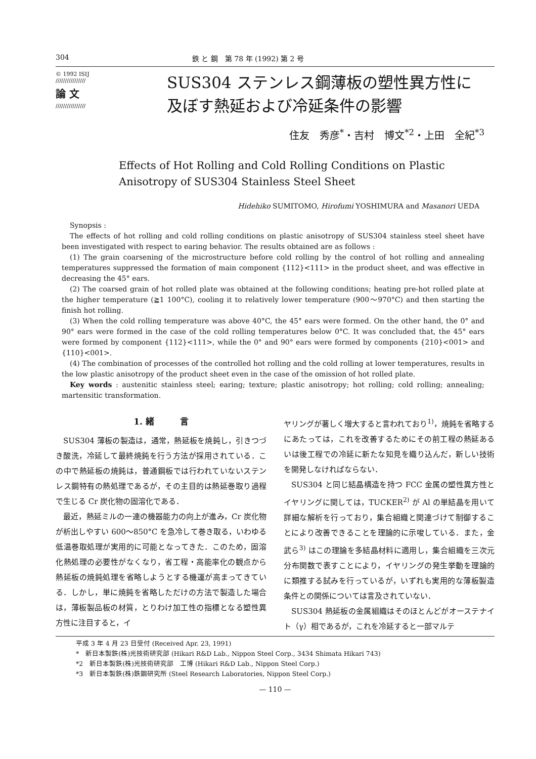304 鉄 と 鋼　第 78 年 (1992) 第 2 号
© 1992 ISIJ
////////////////
論 文
////////////////
SUS304 ステンレス鋼薄板の塑性異方性に
及ぼす熱延および冷延条件の影響
住友　秀彦<sup>*</sup>・吉村　博文<sup>*2</sup>・上田　全紀<sup>*3</sup>
Effects of Hot Rolling and Cold Rolling Conditions on Plastic
Anisotropy of SUS304 Stainless Steel Sheet
Hidehiko SUMITOMO, Hirofumi YOSHIMURA and Masanori UEDA
Synopsis :
The effects of hot rolling and cold rolling conditions on plastic anisotropy of SUS304 stainless steel sheet have been investigated with respect to earing behavior. The results obtained are as follows :
(1) The grain coarsening of the microstructure before cold rolling by the control of hot rolling and annealing temperatures suppressed the formation of main component {112}<111> in the product sheet, and was effective in decreasing the 45° ears.
(2) The coarsed grain of hot rolled plate was obtained at the following conditions; heating pre-hot rolled plate at the higher temperature (≧1 100°C), cooling it to relatively lower temperature (900～970°C) and then starting the finish hot rolling.
(3) When the cold rolling temperature was above 40°C, the 45° ears were formed. On the other hand, the 0° and 90° ears were formed in the case of the cold rolling temperatures below 0°C. It was concluded that, the 45° ears were formed by component {112}<111>, while the 0° and 90° ears were formed by components {210}<001> and {110}<001>.
(4) The combination of processes of the controlled hot rolling and the cold rolling at lower temperatures, results in the low plastic anisotropy of the product sheet even in the case of the omission of hot rolled plate.
Key words : austenitic stainless steel; earing; texture; plastic anisotropy; hot rolling; cold rolling; annealing; martensitic transformation.
1. 緒　　　言
SUS304 薄板の製造は，通常，熱延板を焼鈍し，引きつづき酸洗，冷延して最終焼鈍を行う方法が採用されている．この中で熱延板の焼鈍は，普通鋼板では行われていないステンレス鋼特有の熱処理であるが，その主目的は熱延巻取り過程で生じる Cr 炭化物の固溶化である．
最近，熱延ミルの一連の機器能力の向上が進み，Cr 炭化物が析出しやすい 600～850°C を急冷して巻き取る，いわゆる低温巻取処理が実用的に可能となってきた．このため，固溶化熱処理の必要性がなくなり，省工程・高能率化の観点から熱延板の焼鈍処理を省略しようとする機運が高まってきている．しかし，単に焼鈍を省略しただけの方法で製造した場合は，薄板製品板の材質，とりわけ加工性の指標となる塑性異方性に注目すると，イ
ヤリングが著しく増大すると言われており<sup>1)</sup>，焼鈍を省略するにあたっては，これを改善するためにその前工程の熱延あるいは後工程での冷延に新たな知見を織り込んだ，新しい技術を開発しなければならない．
SUS304 と同じ結晶構造を持つ FCC 金属の塑性異方性とイヤリングに関しては，TUCKER<sup>2)</sup> が Al の単結晶を用いて詳細な解析を行っており，集合組織と関連づけて制御することにより改善できることを理論的に示唆している．また，金武ら<sup>3)</sup> はこの理論を多結晶材料に適用し，集合組織を三次元分布関数で表すことにより，イヤリングの発生挙動を理論的に類推する試みを行っているが，いずれも実用的な薄板製造条件との関係については言及されていない．
SUS304 熱延板の金属組織はそのほとんどがオーステナイト（γ）相であるが，これを冷延すると一部マルテ
平成 3 年 4 月 23 日受付 (Received Apr. 23, 1991)
*　新日本製鉄(株)光技術研究部 (Hikari R&D Lab., Nippon Steel Corp., 3434 Shimata Hikari 743)
*2　新日本製鉄(株)光技術研究部　工博 (Hikari R&D Lab., Nippon Steel Corp.)
*3　新日本製鉄(株)鉄鋼研究所 (Steel Research Laboratories, Nippon Steel Corp.)
— 110 —